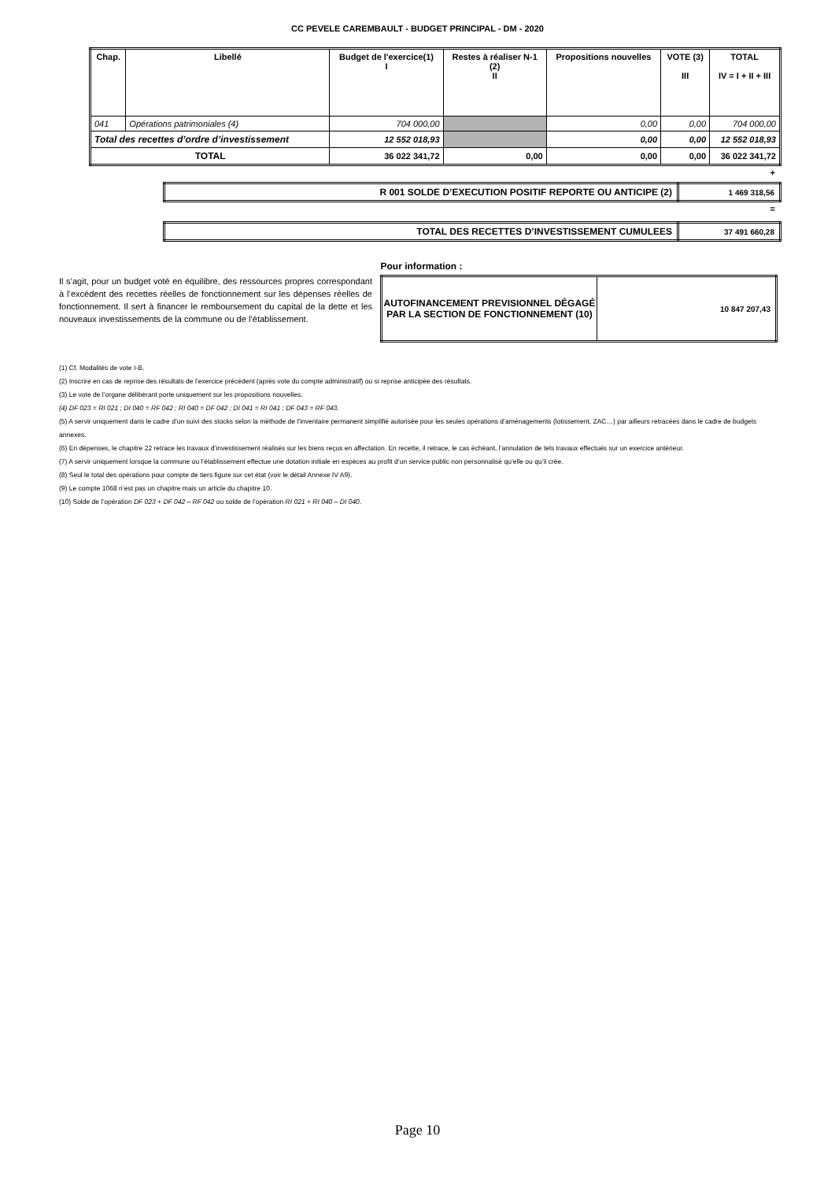CC PEVELE CAREMBAULT - BUDGET PRINCIPAL - DM - 2020
| Chap. | Libellé | Budget de l'exercice(1) I | Restes à réaliser N-1 (2) II | Propositions nouvelles | VOTE (3) III | TOTAL IV = I + II + III |
| --- | --- | --- | --- | --- | --- | --- |
| 041 | Opérations patrimoniales (4) | 704 000,00 | | 0,00 | 0,00 | 704 000,00 |
| Total des recettes d’ordre d’investissement | | 12 552 018,93 | | 0,00 | 0,00 | 12 552 018,93 |
| TOTAL | | 36 022 341,72 | 0,00 | 0,00 | 0,00 | 36 022 341,72 |
+
| R 001 SOLDE D’EXECUTION POSITIF REPORTE OU ANTICIPE (2) | 1 469 318,56 |
=
| TOTAL DES RECETTES D’INVESTISSEMENT CUMULEES | 37 491 660,28 |
Pour information :
Il s’agit, pour un budget voté en équilibre, des ressources propres correspondant à l’excédent des recettes réelles de fonctionnement sur les dépenses réelles de fonctionnement. Il sert à financer le remboursement du capital de la dette et les nouveaux investissements de la commune ou de l’établissement.
| AUTOFINANCEMENT PREVISIONNEL DÉGAGÉ PAR LA SECTION DE FONCTIONNEMENT (10) | 10 847 207,43 |
(1) Cf. Modalités de vote I-B.
(2) Inscrire en cas de reprise des résultats de l’exercice précédent (après vote du compte administratif) ou si reprise anticipée des résultats.
(3) Le vote de l’organe délibérant porte uniquement sur les propositions nouvelles.
(4) DF 023 = RI 021 ; DI 040 = RF 042 ; RI 040 = DF 042 ; DI 041 = RI 041 ; DF 043 = RF 043.
(5) A servir uniquement dans le cadre d’un suivi des stocks selon la méthode de l’inventaire permanent simplifié autorisée pour les seules opérations d’aménagements (lotissement, ZAC…) par ailleurs retracées dans le cadre de budgets annexes.
(6) En dépenses, le chapitre 22 retrace les travaux d’investissement réalisés sur les biens reçus en affectation. En recette, il retrace, le cas échéant, l’annulation de tels travaux effectués sur un exercice antérieur.
(7) A servir uniquement lorsque la commune ou l’établissement effectue une dotation initiale en espèces au profit d’un service public non personnalisé qu’elle ou qu’il crée.
(8) Seul le total des opérations pour compte de tiers figure sur cet état (voir le détail Annexe IV A9).
(9) Le compte 1068 n’est pas un chapitre mais un article du chapitre 10.
(10) Solde de l’opération DF 023 + DF 042 – RF 042 ou solde de l’opération RI 021 + RI 040 – DI 040.
Page 10